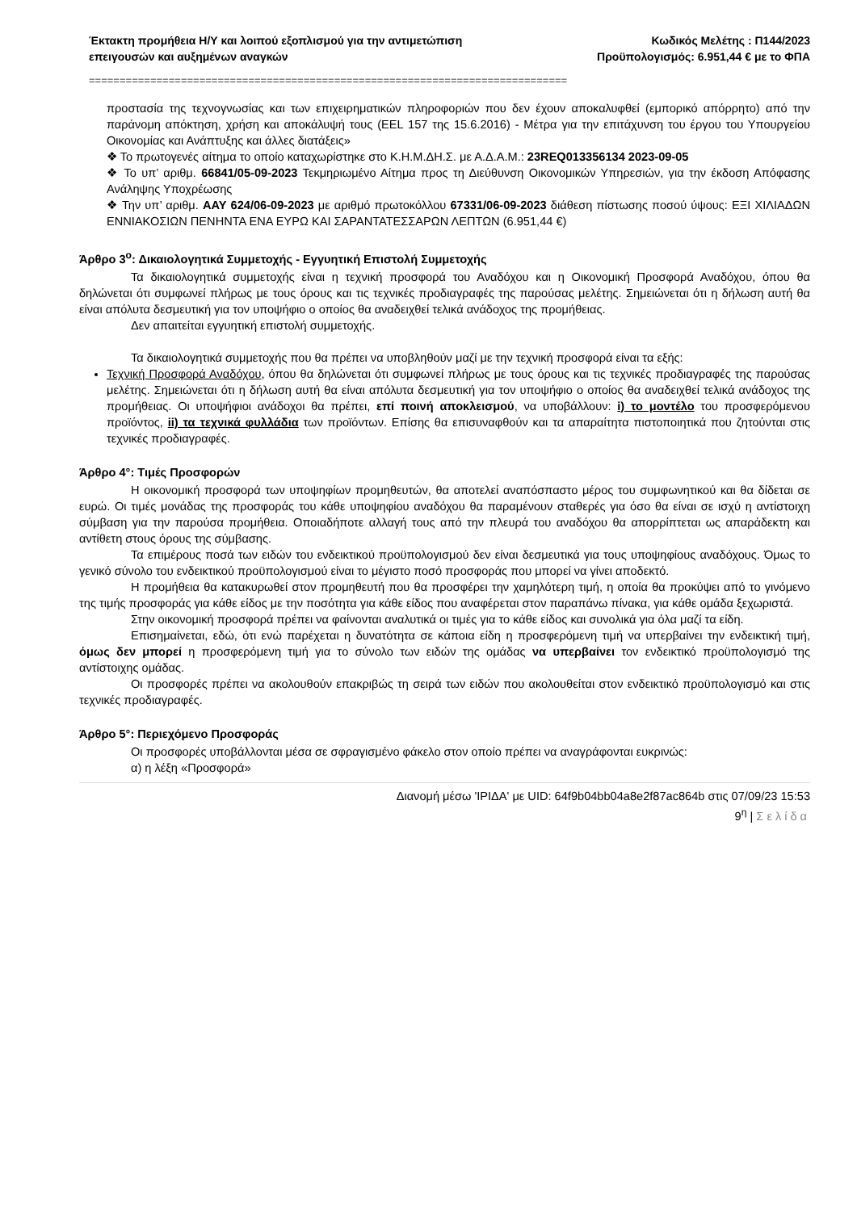Έκτακτη προμήθεια Η/Υ και λοιπού εξοπλισμού για την αντιμετώπιση
επειγουσών και αυξημένων αναγκών
Κωδικός Μελέτης : Π144/2023
Προϋπολογισμός: 6.951,44 € με το ΦΠΑ
==============================================================================
προστασία της τεχνογνωσίας και των επιχειρηματικών πληροφοριών που δεν έχουν αποκαλυφθεί (εμπορικό απόρρητο) από την παράνομη απόκτηση, χρήση και αποκάλυψή τους (EEL 157 της 15.6.2016) - Μέτρα για την επιτάχυνση του έργου του Υπουργείου Οικονομίας και Ανάπτυξης και άλλες διατάξεις»
❖ Το πρωτογενές αίτημα το οποίο καταχωρίστηκε στο Κ.Η.Μ.ΔΗ.Σ. με Α.Δ.Α.Μ.: 23REQ013356134 2023-09-05
❖ Το υπ’ αριθμ. 66841/05-09-2023 Τεκμηριωμένο Αίτημα προς τη Διεύθυνση Οικονομικών Υπηρεσιών, για την έκδοση Απόφασης Ανάληψης Υποχρέωσης
❖ Την υπ’ αριθμ. ΑΑΥ 624/06-09-2023 με αριθμό πρωτοκόλλου 67331/06-09-2023 διάθεση πίστωσης ποσού ύψους: ΕΞΙ ΧΙΛΙΑΔΩΝ ΕΝΝΙΑΚΟΣΙΩΝ ΠΕΝΗΝΤΑ ΕΝΑ ΕΥΡΩ ΚΑΙ ΣΑΡΑΝΤΑΤΕΣΣΑΡΩΝ ΛΕΠΤΩΝ (6.951,44 €)
Άρθρο 3<sup>ο</sup>: Δικαιολογητικά Συμμετοχής - Εγγυητική Επιστολή Συμμετοχής
Τα δικαιολογητικά συμμετοχής είναι η τεχνική προσφορά του Αναδόχου και η Οικονομική Προσφορά Αναδόχου, όπου θα δηλώνεται ότι συμφωνεί πλήρως με τους όρους και τις τεχνικές προδιαγραφές της παρούσας μελέτης. Σημειώνεται ότι η δήλωση αυτή θα είναι απόλυτα δεσμευτική για τον υποψήφιο ο οποίος θα αναδειχθεί τελικά ανάδοχος της προμήθειας.
Δεν απαιτείται εγγυητική επιστολή συμμετοχής.
Τα δικαιολογητικά συμμετοχής που θα πρέπει να υποβληθούν μαζί με την τεχνική προσφορά είναι τα εξής:
Τεχνική Προσφορά Αναδόχου, όπου θα δηλώνεται ότι συμφωνεί πλήρως με τους όρους και τις τεχνικές προδιαγραφές της παρούσας μελέτης. Σημειώνεται ότι η δήλωση αυτή θα είναι απόλυτα δεσμευτική για τον υποψήφιο ο οποίος θα αναδειχθεί τελικά ανάδοχος της προμήθειας. Οι υποψήφιοι ανάδοχοι θα πρέπει, επί ποινή αποκλεισμού, να υποβάλλουν: i) το μοντέλο του προσφερόμενου προϊόντος, ii) τα τεχνικά φυλλάδια των προϊόντων. Επίσης θα επισυναφθούν και τα απαραίτητα πιστοποιητικά που ζητούνται στις τεχνικές προδιαγραφές.
Άρθρο 4°: Τιμές Προσφορών
Η οικονομική προσφορά των υποψηφίων προμηθευτών, θα αποτελεί αναπόσπαστο μέρος του συμφωνητικού και θα δίδεται σε ευρώ. Οι τιμές μονάδας της προσφοράς του κάθε υποψηφίου αναδόχου θα παραμένουν σταθερές για όσο θα είναι σε ισχύ η αντίστοιχη σύμβαση για την παρούσα προμήθεια. Οποιαδήποτε αλλαγή τους από την πλευρά του αναδόχου θα απορρίπτεται ως απαράδεκτη και αντίθετη στους όρους της σύμβασης.
Τα επιμέρους ποσά των ειδών του ενδεικτικού προϋπολογισμού δεν είναι δεσμευτικά για τους υποψηφίους αναδόχους. Όμως το γενικό σύνολο του ενδεικτικού προϋπολογισμού είναι το μέγιστο ποσό προσφοράς που μπορεί να γίνει αποδεκτό.
Η προμήθεια θα κατακυρωθεί στον προμηθευτή που θα προσφέρει την χαμηλότερη τιμή, η οποία θα προκύψει από το γινόμενο της τιμής προσφοράς για κάθε είδος με την ποσότητα για κάθε είδος που αναφέρεται στον παραπάνω πίνακα, για κάθε ομάδα ξεχωριστά.
Στην οικονομική προσφορά πρέπει να φαίνονται αναλυτικά οι τιμές για το κάθε είδος και συνολικά για όλα μαζί τα είδη.
Επισημαίνεται, εδώ, ότι ενώ παρέχεται η δυνατότητα σε κάποια είδη η προσφερόμενη τιμή να υπερβαίνει την ενδεικτική τιμή, όμως δεν μπορεί η προσφερόμενη τιμή για το σύνολο των ειδών της ομάδας να υπερβαίνει τον ενδεικτικό προϋπολογισμό της αντίστοιχης ομάδας.
Οι προσφορές πρέπει να ακολουθούν επακριβώς τη σειρά των ειδών που ακολουθείται στον ενδεικτικό προϋπολογισμό και στις τεχνικές προδιαγραφές.
Άρθρο 5°: Περιεχόμενο Προσφοράς
Οι προσφορές υποβάλλονται μέσα σε σφραγισμένο φάκελο στον οποίο πρέπει να αναγράφονται ευκρινώς:
α) η λέξη «Προσφορά»
Διανομή μέσω 'ΙΡΙΔΑ' με UID: 64f9b04bb04a8e2f87ac864b στις 07/09/23 15:53
9<sup>η</sup> | Σελίδα